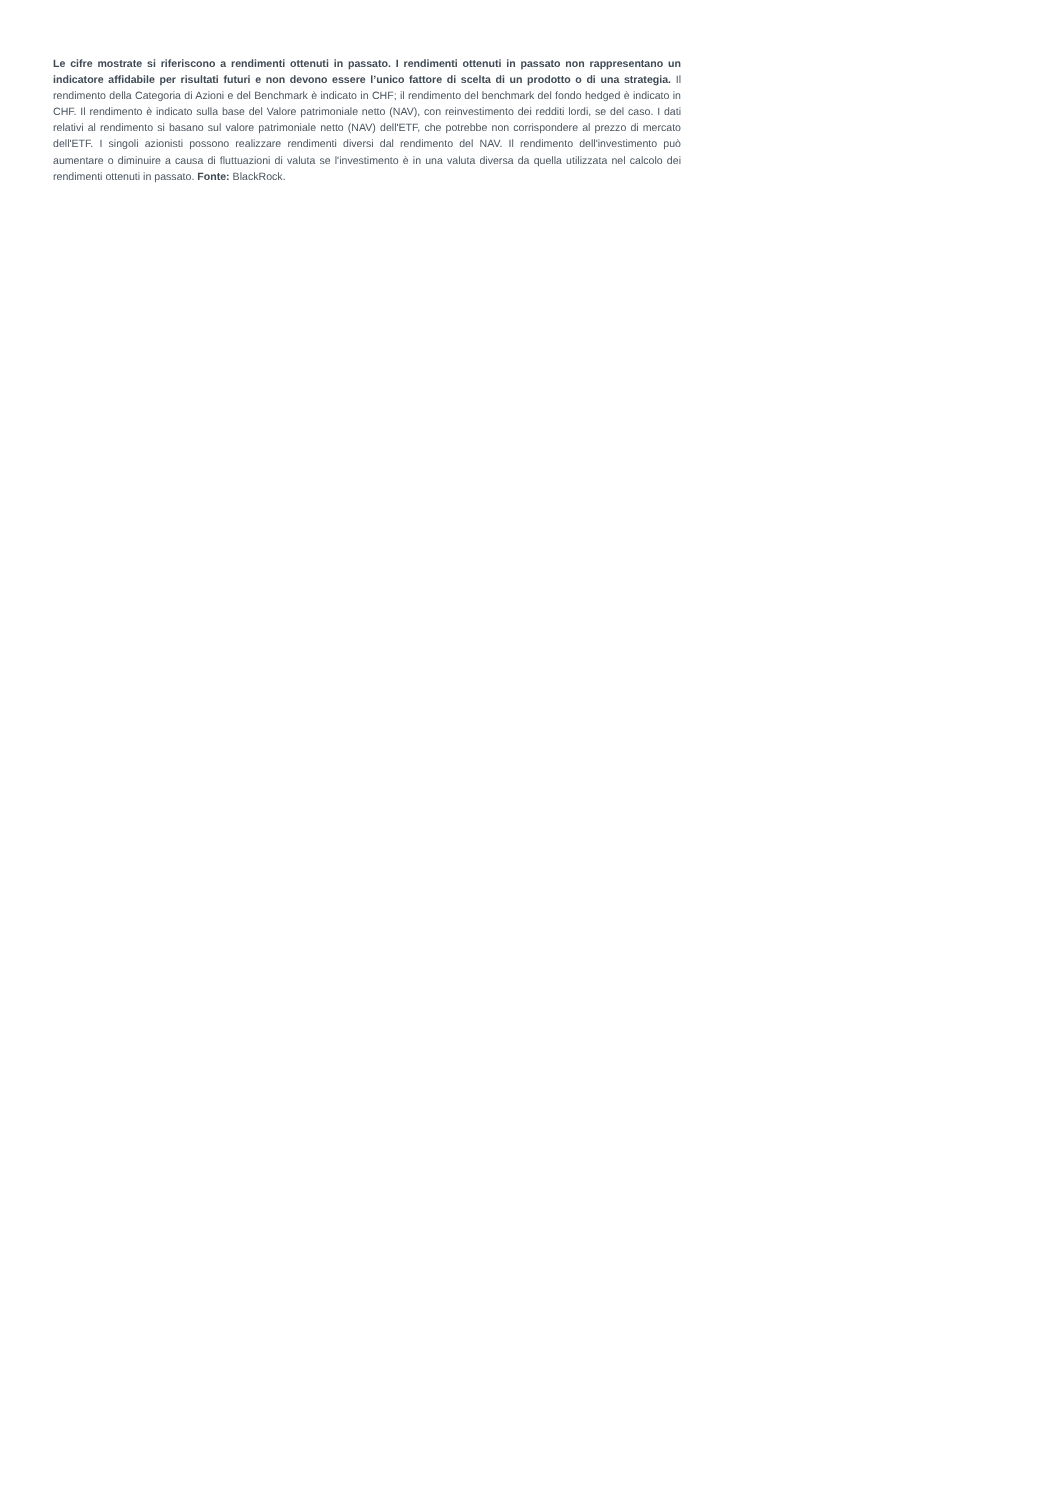Le cifre mostrate si riferiscono a rendimenti ottenuti in passato. I rendimenti ottenuti in passato non rappresentano un indicatore affidabile per risultati futuri e non devono essere l’unico fattore di scelta di un prodotto o di una strategia. Il rendimento della Categoria di Azioni e del Benchmark è indicato in CHF; il rendimento del benchmark del fondo hedged è indicato in CHF. Il rendimento è indicato sulla base del Valore patrimoniale netto (NAV), con reinvestimento dei redditi lordi, se del caso. I dati relativi al rendimento si basano sul valore patrimoniale netto (NAV) dell'ETF, che potrebbe non corrispondere al prezzo di mercato dell'ETF. I singoli azionisti possono realizzare rendimenti diversi dal rendimento del NAV. Il rendimento dell'investimento può aumentare o diminuire a causa di fluttuazioni di valuta se l'investimento è in una valuta diversa da quella utilizzata nel calcolo dei rendimenti ottenuti in passato. Fonte: BlackRock.